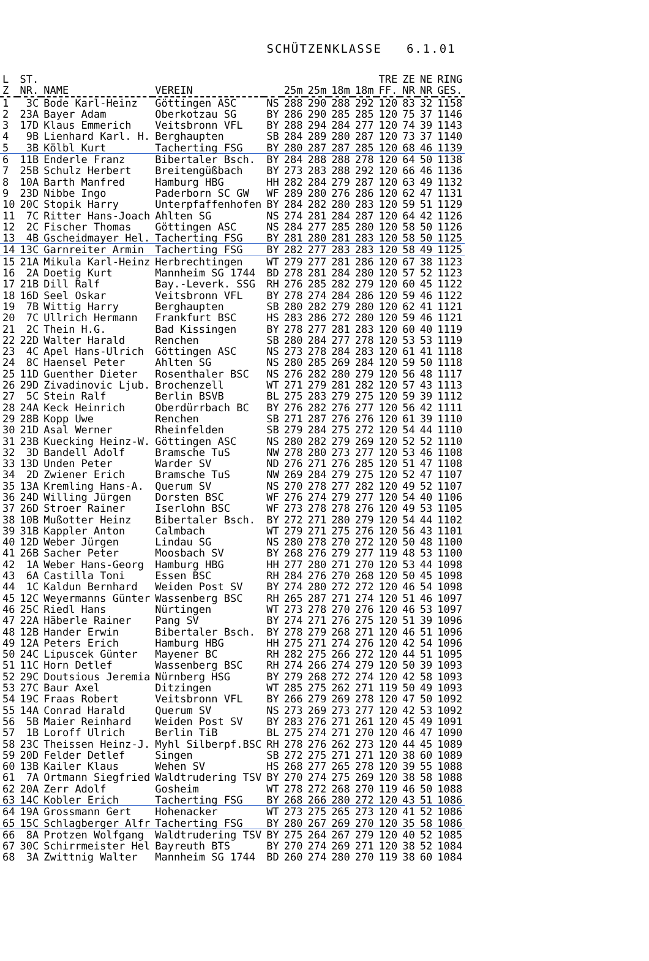SCHÜTZENKLASSE 6.1.01
| L Z | ST. NR. | NAME | VEREIN | | 25m | 25m | 18m | 18m | TRE FF. | ZE NR | NE NR | RING GES. |
| --- | --- | --- | --- | --- | --- | --- | --- | --- | --- | --- | --- | --- |
| 1 | 3C | Bode Karl-Heinz | Göttingen ASC | NS | 288 | 290 | 288 | 292 | 120 | 83 | 32 | 1158 |
| 2 | 23A | Bayer Adam | Oberkotzau SG | BY | 286 | 290 | 285 | 285 | 120 | 75 | 37 | 1146 |
| 3 | 17D | Klaus Emmerich | Veitsbronn VFL | BY | 288 | 294 | 284 | 277 | 120 | 74 | 39 | 1143 |
| 4 | 9B | Lienhard Karl. H. | Berghaupten | SB | 284 | 289 | 280 | 287 | 120 | 73 | 37 | 1140 |
| 5 | 3B | Kölbl Kurt | Tacherting FSG | BY | 280 | 287 | 287 | 285 | 120 | 68 | 46 | 1139 |
| 6 | 11B | Enderle Franz | Bibertaler Bsch. | BY | 284 | 288 | 288 | 278 | 120 | 64 | 50 | 1138 |
| 7 | 25B | Schulz Herbert | Breitengüßbach | BY | 273 | 283 | 288 | 292 | 120 | 66 | 46 | 1136 |
| 8 | 10A | Barth Manfred | Hamburg HBG | HH | 282 | 284 | 279 | 287 | 120 | 63 | 49 | 1132 |
| 9 | 23D | Nibbe Ingo | Paderborn SC GW | WF | 289 | 280 | 276 | 286 | 120 | 62 | 47 | 1131 |
| 10 | 20C | Stopik Harry | Unterpfaffenhofen | BY | 284 | 282 | 280 | 283 | 120 | 59 | 51 | 1129 |
| 11 | 7C | Ritter Hans-Joach | Ahlten SG | NS | 274 | 281 | 284 | 287 | 120 | 64 | 42 | 1126 |
| 12 | 2C | Fischer Thomas | Göttingen ASC | NS | 284 | 277 | 285 | 280 | 120 | 58 | 50 | 1126 |
| 13 | 4B | Gscheidmayer Hel. | Tacherting FSG | BY | 281 | 280 | 281 | 283 | 120 | 58 | 50 | 1125 |
| 14 | 13C | Garnreiter Armin | Tacherting FSG | BY | 282 | 277 | 283 | 283 | 120 | 58 | 49 | 1125 |
| 15 | 21A | Mikula Karl-Heinz | Herbrechtingen | WT | 279 | 277 | 281 | 286 | 120 | 67 | 38 | 1123 |
| 16 | 2A | Doetig Kurt | Mannheim SG 1744 | BD | 278 | 281 | 284 | 280 | 120 | 57 | 52 | 1123 |
| 17 | 21B | Dill Ralf | Bay.-Leverk. SSG | RH | 276 | 285 | 282 | 279 | 120 | 60 | 45 | 1122 |
| 18 | 16D | Seel Oskar | Veitsbronn VFL | BY | 278 | 274 | 284 | 286 | 120 | 59 | 46 | 1122 |
| 19 | 7B | Wittig Harry | Berghaupten | SB | 280 | 282 | 279 | 280 | 120 | 62 | 41 | 1121 |
| 20 | 7C | Ullrich Hermann | Frankfurt BSC | HS | 283 | 286 | 272 | 280 | 120 | 59 | 46 | 1121 |
| 21 | 2C | Thein H.G. | Bad Kissingen | BY | 278 | 277 | 281 | 283 | 120 | 60 | 40 | 1119 |
| 22 | 22D | Walter Harald | Renchen | SB | 280 | 284 | 277 | 278 | 120 | 53 | 53 | 1119 |
| 23 | 4C | Apel Hans-Ulrich | Göttingen ASC | NS | 273 | 278 | 284 | 283 | 120 | 61 | 41 | 1118 |
| 24 | 8C | Haensel Peter | Ahlten SG | NS | 280 | 285 | 269 | 284 | 120 | 59 | 50 | 1118 |
| 25 | 11D | Guenther Dieter | Rosenthaler BSC | NS | 276 | 282 | 280 | 279 | 120 | 56 | 48 | 1117 |
| 26 | 29D | Zivadinovic Ljub. | Brochenzell | WT | 271 | 279 | 281 | 282 | 120 | 57 | 43 | 1113 |
| 27 | 5C | Stein Ralf | Berlin BSVB | BL | 275 | 283 | 279 | 275 | 120 | 59 | 39 | 1112 |
| 28 | 24A | Keck Heinrich | Oberdürrbach BC | BY | 276 | 282 | 276 | 277 | 120 | 56 | 42 | 1111 |
| 29 | 28B | Kopp Uwe | Renchen | SB | 271 | 287 | 276 | 276 | 120 | 61 | 39 | 1110 |
| 30 | 21D | Asal Werner | Rheinfelden | SB | 279 | 284 | 275 | 272 | 120 | 54 | 44 | 1110 |
| 31 | 23B | Kuecking Heinz-W. | Göttingen ASC | NS | 280 | 282 | 279 | 269 | 120 | 52 | 52 | 1110 |
| 32 | 3D | Bandell Adolf | Bramsche TuS | NW | 278 | 280 | 273 | 277 | 120 | 53 | 46 | 1108 |
| 33 | 13D | Unden Peter | Warder SV | ND | 276 | 271 | 276 | 285 | 120 | 51 | 47 | 1108 |
| 34 | 2D | Zwiener Erich | Bramsche TuS | NW | 269 | 284 | 279 | 275 | 120 | 52 | 47 | 1107 |
| 35 | 13A | Kremling Hans-A. | Querum SV | NS | 270 | 278 | 277 | 282 | 120 | 49 | 52 | 1107 |
| 36 | 24D | Willing Jürgen | Dorsten BSC | WF | 276 | 274 | 279 | 277 | 120 | 54 | 40 | 1106 |
| 37 | 26D | Stroer Rainer | Iserlohn BSC | WF | 273 | 278 | 278 | 276 | 120 | 49 | 53 | 1105 |
| 38 | 10B | Mußotter Heinz | Bibertaler Bsch. | BY | 272 | 271 | 280 | 279 | 120 | 54 | 44 | 1102 |
| 39 | 31B | Kappler Anton | Calmbach | WT | 279 | 271 | 275 | 276 | 120 | 56 | 43 | 1101 |
| 40 | 12D | Weber Jürgen | Lindau SG | NS | 280 | 278 | 270 | 272 | 120 | 50 | 48 | 1100 |
| 41 | 26B | Sacher Peter | Moosbach SV | BY | 268 | 276 | 279 | 277 | 119 | 48 | 53 | 1100 |
| 42 | 1A | Weber Hans-Georg | Hamburg HBG | HH | 277 | 280 | 271 | 270 | 120 | 53 | 44 | 1098 |
| 43 | 6A | Castilla Toni | Essen BSC | RH | 284 | 276 | 270 | 268 | 120 | 50 | 45 | 1098 |
| 44 | 1C | Kaldun Bernhard | Weiden Post SV | BY | 274 | 280 | 272 | 272 | 120 | 46 | 54 | 1098 |
| 45 | 12C | Weyermanns Günter | Wassenberg BSC | RH | 265 | 287 | 271 | 274 | 120 | 51 | 46 | 1097 |
| 46 | 25C | Riedl Hans | Nürtingen | WT | 273 | 278 | 270 | 276 | 120 | 46 | 53 | 1097 |
| 47 | 22A | Häberle Rainer | Pang SV | BY | 274 | 271 | 276 | 275 | 120 | 51 | 39 | 1096 |
| 48 | 12B | Hander Erwin | Bibertaler Bsch. | BY | 278 | 279 | 268 | 271 | 120 | 46 | 51 | 1096 |
| 49 | 12A | Peters Erich | Hamburg HBG | HH | 275 | 271 | 274 | 276 | 120 | 42 | 54 | 1096 |
| 50 | 24C | Lipuscek Günter | Mayener BC | RH | 282 | 275 | 266 | 272 | 120 | 44 | 51 | 1095 |
| 51 | 11C | Horn Detlef | Wassenberg BSC | RH | 274 | 266 | 274 | 279 | 120 | 50 | 39 | 1093 |
| 52 | 29C | Doutsious Jeremia | Nürnberg HSG | BY | 279 | 268 | 272 | 274 | 120 | 42 | 58 | 1093 |
| 53 | 27C | Baur Axel | Ditzingen | WT | 285 | 275 | 262 | 271 | 119 | 50 | 49 | 1093 |
| 54 | 19C | Fraas Robert | Veitsbronn VFL | BY | 266 | 279 | 269 | 278 | 120 | 47 | 50 | 1092 |
| 55 | 14A | Conrad Harald | Querum SV | NS | 273 | 269 | 273 | 277 | 120 | 42 | 53 | 1092 |
| 56 | 5B | Maier Reinhard | Weiden Post SV | BY | 283 | 276 | 271 | 261 | 120 | 45 | 49 | 1091 |
| 57 | 1B | Loroff Ulrich | Berlin TiB | BL | 275 | 274 | 271 | 270 | 120 | 46 | 47 | 1090 |
| 58 | 23C | Theissen Heinz-J. | Myhl Silberpf.BSC | RH | 278 | 276 | 262 | 273 | 120 | 44 | 45 | 1089 |
| 59 | 20D | Felder Detlef | Singen | SB | 272 | 275 | 271 | 271 | 120 | 38 | 60 | 1089 |
| 60 | 13B | Kailer Klaus | Wehen SV | HS | 268 | 277 | 265 | 278 | 120 | 39 | 55 | 1088 |
| 61 | 7A | Ortmann Siegfried | Waldtrudering TSV | BY | 270 | 274 | 275 | 269 | 120 | 38 | 58 | 1088 |
| 62 | 20A | Zerr Adolf | Gosheim | WT | 278 | 272 | 268 | 270 | 119 | 46 | 50 | 1088 |
| 63 | 14C | Kobler Erich | Tacherting FSG | BY | 268 | 266 | 280 | 272 | 120 | 43 | 51 | 1086 |
| 64 | 19A | Grossmann Gert | Hohenacker | WT | 273 | 275 | 265 | 273 | 120 | 41 | 52 | 1086 |
| 65 | 15C | Schlagberger Alfr | Tacherting FSG | BY | 280 | 267 | 269 | 270 | 120 | 35 | 58 | 1086 |
| 66 | 8A | Protzen Wolfgang | Waldtrudering TSV | BY | 275 | 264 | 267 | 279 | 120 | 40 | 52 | 1085 |
| 67 | 30C | Schirrmeister Hel | Bayreuth BTS | BY | 270 | 274 | 269 | 271 | 120 | 38 | 52 | 1084 |
| 68 | 3A | Zwittnig Walter | Mannheim SG 1744 | BD | 260 | 274 | 280 | 270 | 119 | 38 | 60 | 1084 |